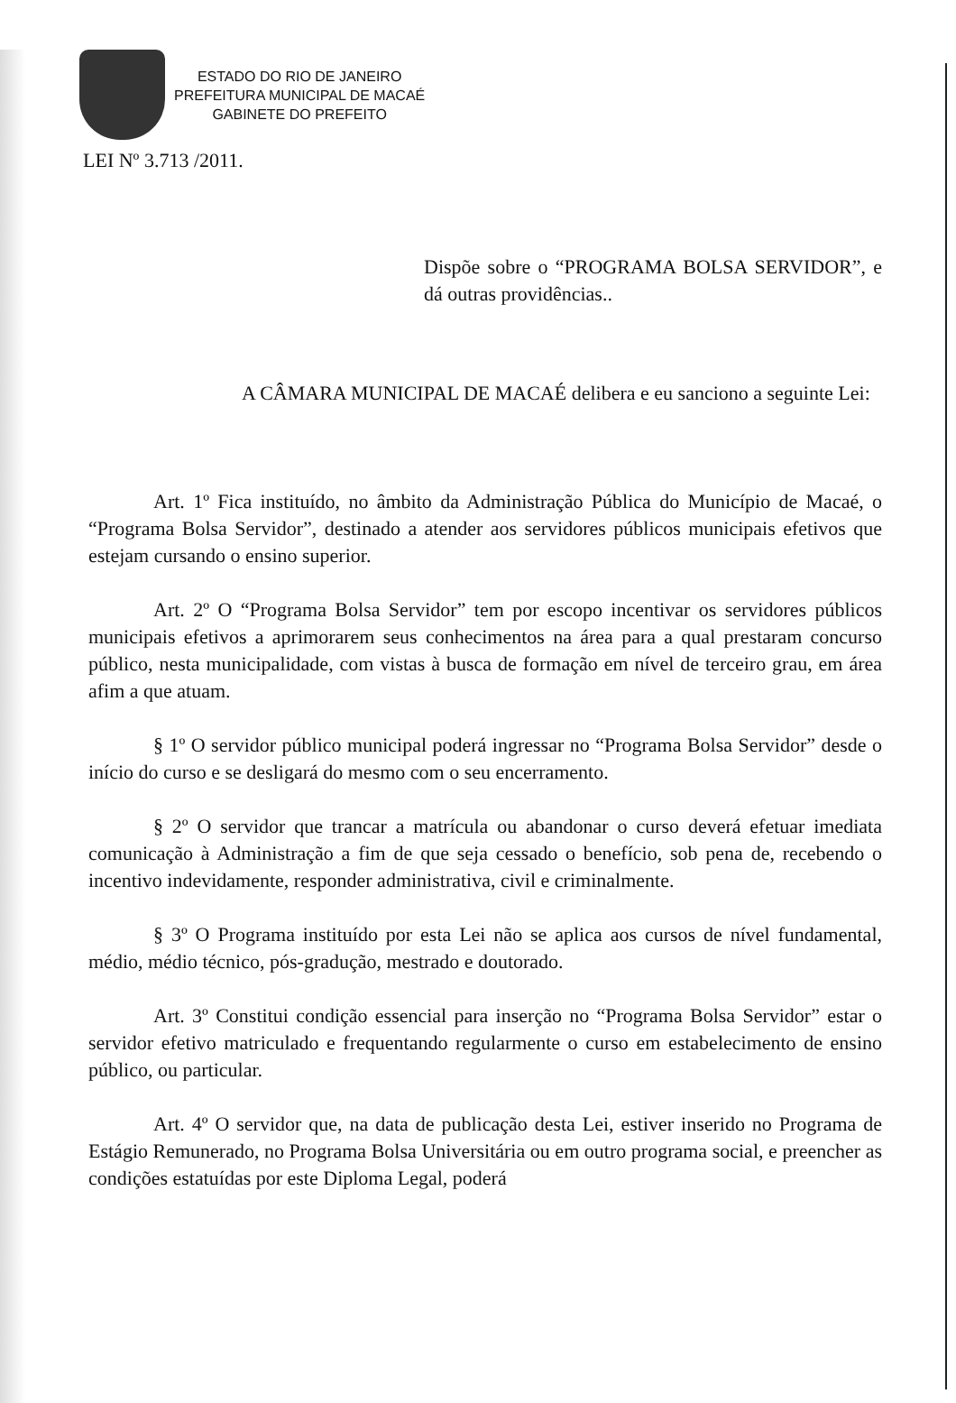ESTADO DO RIO DE JANEIRO
PREFEITURA MUNICIPAL DE MACAÉ
GABINETE DO PREFEITO
LEI Nº 3.713 /2011.
Dispõe sobre o “PROGRAMA BOLSA SERVIDOR”, e dá outras providências..
A CÂMARA MUNICIPAL DE MACAÉ delibera e eu sanciono a seguinte Lei:
Art. 1º Fica instituído, no âmbito da Administração Pública do Município de Macaé, o “Programa Bolsa Servidor”, destinado a atender aos servidores públicos municipais efetivos que estejam cursando o ensino superior.
Art. 2º O “Programa Bolsa Servidor” tem por escopo incentivar os servidores públicos municipais efetivos a aprimorarem seus conhecimentos na área para a qual prestaram concurso público, nesta municipalidade, com vistas à busca de formação em nível de terceiro grau, em área afim a que atuam.
§ 1º O servidor público municipal poderá ingressar no “Programa Bolsa Servidor” desde o início do curso e se desligará do mesmo com o seu encerramento.
§ 2º O servidor que trancar a matrícula ou abandonar o curso deverá efetuar imediata comunicação à Administração a fim de que seja cessado o benefício, sob pena de, recebendo o incentivo indevidamente, responder administrativa, civil e criminalmente.
§ 3º O Programa instituído por esta Lei não se aplica aos cursos de nível fundamental, médio, médio técnico, pós-gradução, mestrado e doutorado.
Art. 3º Constitui condição essencial para inserção no “Programa Bolsa Servidor” estar o servidor efetivo matriculado e frequentando regularmente o curso em estabelecimento de ensino público, ou particular.
Art. 4º O servidor que, na data de publicação desta Lei, estiver inserido no Programa de Estágio Remunerado, no Programa Bolsa Universitária ou em outro programa social, e preencher as condições estatuídas por este Diploma Legal, poderá